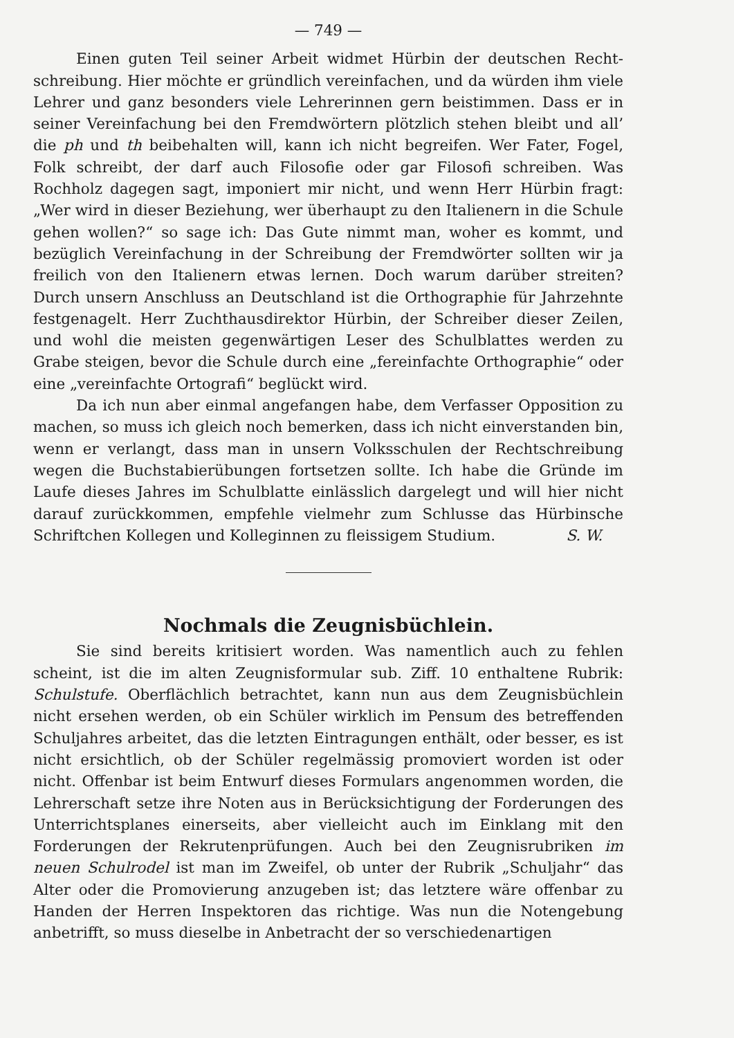— 749 —
Einen guten Teil seiner Arbeit widmet Hürbin der deutschen Recht­schreibung. Hier möchte er gründlich vereinfachen, und da würden ihm viele Lehrer und ganz besonders viele Lehrerinnen gern beistimmen. Dass er in seiner Vereinfachung bei den Fremdwörtern plötzlich stehen bleibt und all’ die ph und th beibehalten will, kann ich nicht begreifen. Wer Fater, Fogel, Folk schreibt, der darf auch Filosofie oder gar Filosofi schreiben. Was Rochholz dagegen sagt, imponiert mir nicht, und wenn Herr Hürbin fragt: „Wer wird in dieser Beziehung, wer überhaupt zu den Italienern in die Schule gehen wollen?“ so sage ich: Das Gute nimmt man, woher es kommt, und bezüglich Vereinfachung in der Schreibung der Fremdwörter sollten wir ja freilich von den Italienern etwas lernen. Doch warum darüber streiten? Durch unsern Anschluss an Deutschland ist die Orthographie für Jahrzehnte festgenagelt. Herr Zuchthausdirektor Hürbin, der Schreiber dieser Zeilen, und wohl die meisten gegenwärtigen Leser des Schulblattes werden zu Grabe steigen, bevor die Schule durch eine „fereinfachte Orthographie“ oder eine „vereinfachte Ortografi“ be­glückt wird.
Da ich nun aber einmal angefangen habe, dem Verfasser Opposition zu machen, so muss ich gleich noch bemerken, dass ich nicht einverstanden bin, wenn er verlangt, dass man in unsern Volksschulen der Rechtschrei­bung wegen die Buchstabierübungen fortsetzen sollte. Ich habe die Gründe im Laufe dieses Jahres im Schulblatte einlässlich dargelegt und will hier nicht darauf zurückkommen, empfehle vielmehr zum Schlusse das Hürbinsche Schriftchen Kollegen und Kolleginnen zu fleissigem Studium. S. W.
Nochmals die Zeugnisbüchlein.
Sie sind bereits kritisiert worden. Was namentlich auch zu fehlen scheint, ist die im alten Zeugnisformular sub. Ziff. 10 enthaltene Rubrik: Schulstufe. Oberflächlich betrachtet, kann nun aus dem Zeugnisbüchlein nicht ersehen werden, ob ein Schüler wirklich im Pensum des betreffenden Schuljahres arbeitet, das die letzten Eintragungen enthält, oder besser, es ist nicht ersichtlich, ob der Schüler regelmässig promoviert worden ist oder nicht. Offenbar ist beim Entwurf dieses Formulars angenommen worden, die Lehrerschaft setze ihre Noten aus in Berücksichtigung der Forderungen des Unterrichtsplanes einerseits, aber vielleicht auch im Einklang mit den Forderungen der Rekrutenprüfungen. Auch bei den Zeugnisrubriken im neuen Schulrodel ist man im Zweifel, ob unter der Rubrik „Schuljahr“ das Alter oder die Promovierung anzugeben ist; das letztere wäre offen­bar zu Handen der Herren Inspektoren das richtige. Was nun die Noten­gebung anbetrifft, so muss dieselbe in Anbetracht der so verschiedenartigen